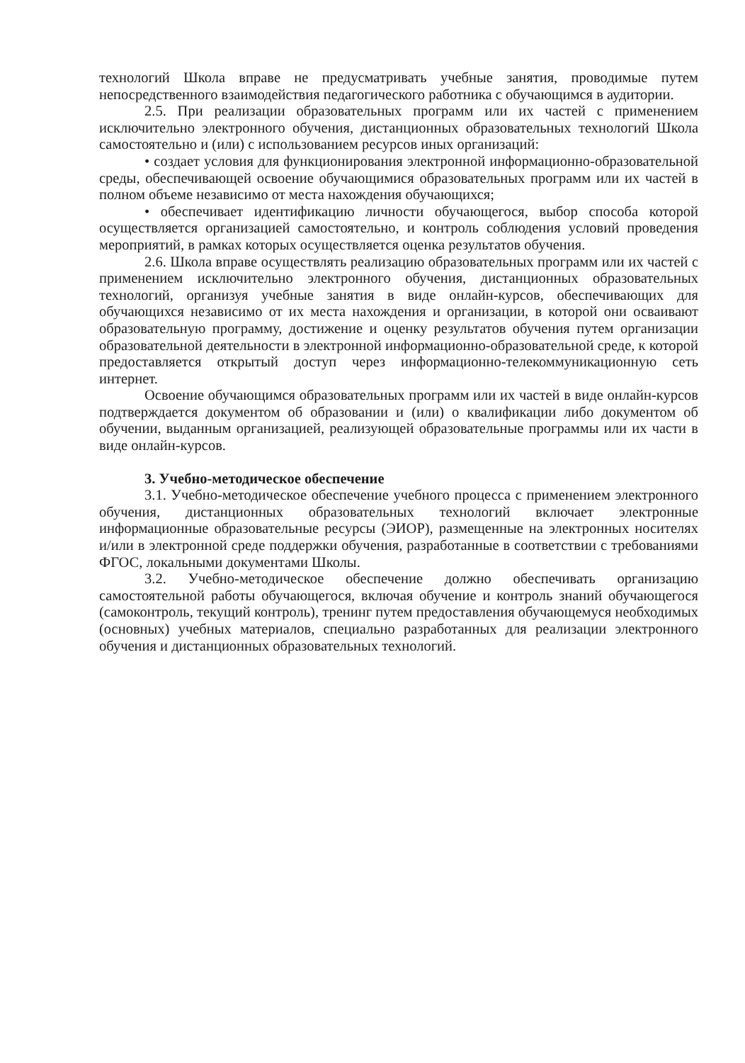технологий Школа вправе не предусматривать учебные занятия, проводимые путем непосредственного взаимодействия педагогического работника с обучающимся в аудитории.
2.5. При реализации образовательных программ или их частей с применением исключительно электронного обучения, дистанционных образовательных технологий Школа самостоятельно и (или) с использованием ресурсов иных организаций:
• создает условия для функционирования электронной информационно-образовательной среды, обеспечивающей освоение обучающимися образовательных программ или их частей в полном объеме независимо от места нахождения обучающихся;
• обеспечивает идентификацию личности обучающегося, выбор способа которой осуществляется организацией самостоятельно, и контроль соблюдения условий проведения мероприятий, в рамках которых осуществляется оценка результатов обучения.
2.6. Школа вправе осуществлять реализацию образовательных программ или их частей с применением исключительно электронного обучения, дистанционных образовательных технологий, организуя учебные занятия в виде онлайн-курсов, обеспечивающих для обучающихся независимо от их места нахождения и организации, в которой они осваивают образовательную программу, достижение и оценку результатов обучения путем организации образовательной деятельности в электронной информационно-образовательной среде, к которой предоставляется открытый доступ через информационно-телекоммуникационную сеть интернет.
Освоение обучающимся образовательных программ или их частей в виде онлайн-курсов подтверждается документом об образовании и (или) о квалификации либо документом об обучении, выданным организацией, реализующей образовательные программы или их части в виде онлайн-курсов.
3. Учебно-методическое обеспечение
3.1. Учебно-методическое обеспечение учебного процесса с применением электронного обучения, дистанционных образовательных технологий включает электронные информационные образовательные ресурсы (ЭИОР), размещенные на электронных носителях и/или в электронной среде поддержки обучения, разработанные в соответствии с требованиями ФГОС, локальными документами Школы.
3.2. Учебно-методическое обеспечение должно обеспечивать организацию самостоятельной работы обучающегося, включая обучение и контроль знаний обучающегося (самоконтроль, текущий контроль), тренинг путем предоставления обучающемуся необходимых (основных) учебных материалов, специально разработанных для реализации электронного обучения и дистанционных образовательных технологий.